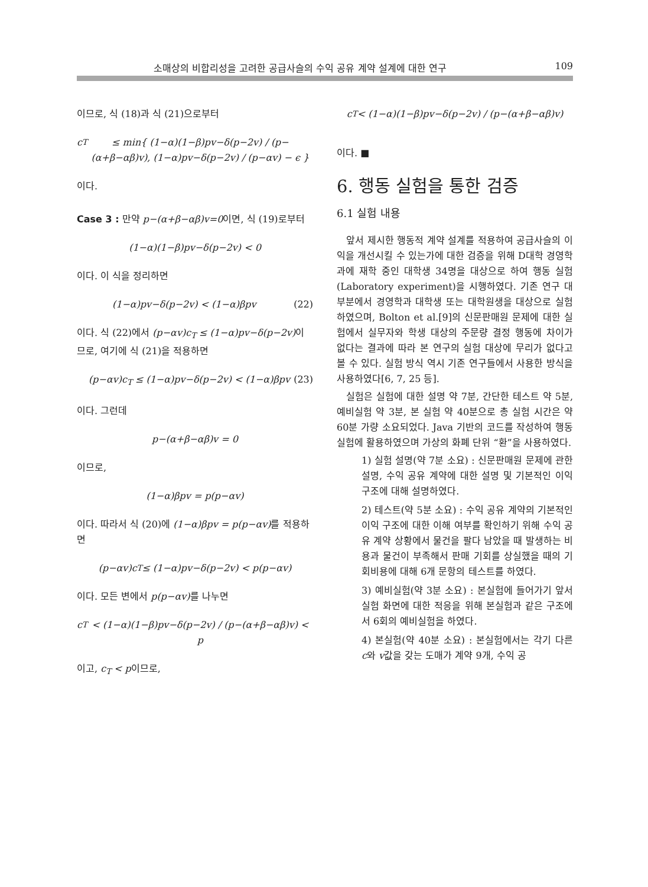소매상의 비합리성을 고려한 공급사슬의 수익 공유 계약 설계에 대한 연구 109
이므로, 식 (18)과 식 (21)으로부터
c<sub>T</sub> ≤ min{ (1−α)(1−β)pv−δ(p−2v) / (p−(α+β−αβ)v), (1−α)pv−δ(p−2v) / (p−αv) − ϵ }
이다.
Case 3 : 만약 p−(α+β−αβ)v=0이면, 식 (19)로부터
(1−α)(1−β)pv−δ(p−2v) < 0
이다. 이 식을 정리하면
(1−α)pv−δ(p−2v) < (1−α)βpv (22)
이다. 식 (22)에서 (p−αv)c<sub>T</sub> ≤ (1−α)pv−δ(p−2v) 이므로, 여기에 식 (21)을 적용하면
(p−αv)c<sub>T</sub> ≤ (1−α)pv−δ(p−2v) < (1−α)βpv (23)
이다. 그런데
p−(α+β−αβ)v = 0
이므로,
(1−α)βpv = p(p−αv)
이다. 따라서 식 (20)에 (1−α)βpv = p(p−αv) 를 적용하면
(p−αv)c<sub>T</sub> ≤ (1−α)pv−δ(p−2v) < p(p−αv)
이다. 모든 변에서 p(p−αv) 를 나누면
c<sub>T</sub> < (1−α)(1−β)pv−δ(p−2v) / (p−(α+β−αβ)v) < p
이고, c<sub>T</sub> < p이므로,
c<sub>T</sub> < (1−α)(1−β)pv−δ(p−2v) / (p−(α+β−αβ)v)
이다. ■
6. 행동 실험을 통한 검증
6.1 실험 내용
앞서 제시한 행동적 계약 설계를 적용하여 공급사슬의 이익을 개선시킬 수 있는가에 대한 검증을 위해 D대학 경영학과에 재학 중인 대학생 34명을 대상으로 하여 행동 실험(Laboratory experiment)을 시행하였다. 기존 연구 대부분에서 경영학과 대학생 또는 대학원생을 대상으로 실험하였으며, Bolton et al.[9]의 신문판매원 문제에 대한 실험에서 실무자와 학생 대상의 주문량 결정 행동에 차이가 없다는 결과에 따라 본 연구의 실험 대상에 무리가 없다고 볼 수 있다. 실험 방식 역시 기존 연구들에서 사용한 방식을 사용하였다[6, 7, 25 등].
실험은 실험에 대한 설명 약 7분, 간단한 테스트 약 5분, 예비실험 약 3분, 본 실험 약 40분으로 총 실험 시간은 약 60분 가량 소요되었다. Java 기반의 코드를 작성하여 행동 실험에 활용하였으며 가상의 화폐 단위 “환”을 사용하였다.
1) 실험 설명(약 7분 소요) : 신문판매원 문제에 관한 설명, 수익 공유 계약에 대한 설명 및 기본적인 이익 구조에 대해 설명하였다.
2) 테스트(약 5분 소요) : 수익 공유 계약의 기본적인 이익 구조에 대한 이해 여부를 확인하기 위해 수익 공유 계약 상황에서 물건을 팔다 남았을 때 발생하는 비용과 물건이 부족해서 판매 기회를 상실했을 때의 기회비용에 대해 6개 문항의 테스트를 하였다.
3) 예비실험(약 3분 소요) : 본실험에 들어가기 앞서 실험 화면에 대한 적응을 위해 본실험과 같은 구조에서 6회의 예비실험을 하였다.
4) 본실험(약 40분 소요) : 본실험에서는 각기 다른 c와 v값을 갖는 도매가 계약 9개, 수익 공